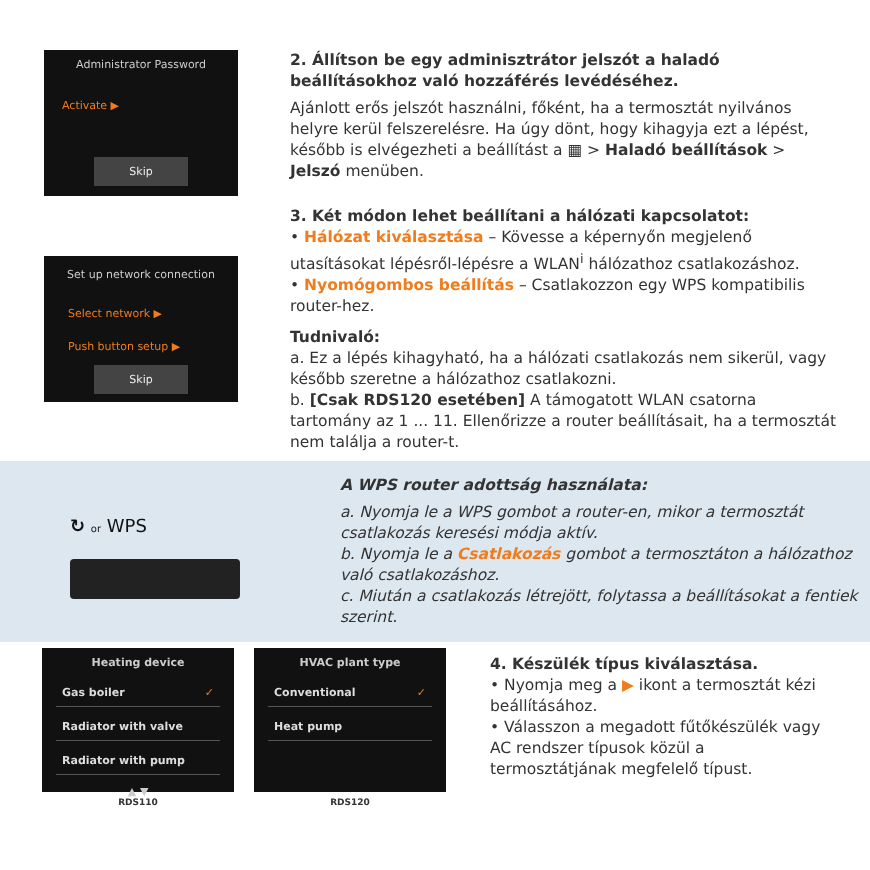Administrator Password
Activate ▶
Skip
2. Állítson be egy adminisztrátor jelszót a haladó beállításokhoz való hozzáférés levédéséhez.
Ajánlott erős jelszót használni, főként, ha a termosztát nyilvános helyre kerül felszerelésre. Ha úgy dönt, hogy kihagyja ezt a lépést, később is elvégezheti a beállítást a ▦ > Haladó beállítások > Jelszó menüben.
Set up network connection
Select network ▶
Push button setup ▶
Skip
3. Két módon lehet beállítani a hálózati kapcsolatot:
• Hálózat kiválasztása – Kövesse a képernyőn megjelenő utasításokat lépésről-lépésre a WLAN<sup>i</sup> hálózathoz csatlakozáshoz.
• Nyomógombos beállítás – Csatlakozzon egy WPS kompatibilis router-hez.
Tudnivaló:
a. Ez a lépés kihagyható, ha a hálózati csatlakozás nem sikerül, vagy később szeretne a hálózathoz csatlakozni.
b. [Csak RDS120 esetében] A támogatott WLAN csatorna tartomány az 1 ... 11. Ellenőrizze a router beállításait, ha a termosztát nem találja a router-t.
↻ or WPS
A WPS router adottság használata:
a. Nyomja le a WPS gombot a router-en, mikor a termosztát csatlakozás keresési módja aktív.
b. Nyomja le a Csatlakozás gombot a termosztáton a hálózathoz való csatlakozáshoz.
c. Miután a csatlakozás létrejött, folytassa a beállításokat a fentiek szerint.
Heating device
Gas boiler ✓
Radiator with valve
Radiator with pump
▲ ▼
RDS110
HVAC plant type
Conventional ✓
Heat pump
RDS120
4. Készülék típus kiválasztása.
• Nyomja meg a ▶ ikont a termosztát kézi beállításához.
• Válasszon a megadott fűtőkészülék vagy AC rendszer típusok közül a termosztátjának megfelelő típust.